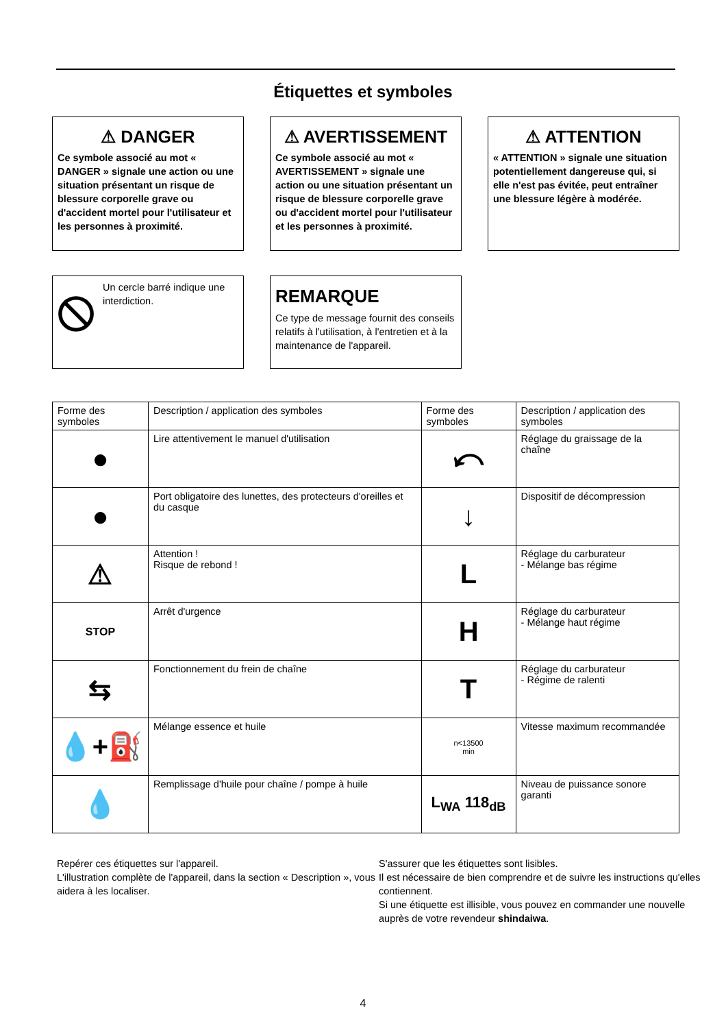Étiquettes et symboles
⚠ DANGER
Ce symbole associé au mot « DANGER » signale une action ou une situation présentant un risque de blessure corporelle grave ou d'accident mortel pour l'utilisateur et les personnes à proximité.
⚠ AVERTISSEMENT
Ce symbole associé au mot « AVERTISSEMENT » signale une action ou une situation présentant un risque de blessure corporelle grave ou d'accident mortel pour l'utilisateur et les personnes à proximité.
⚠ ATTENTION
« ATTENTION » signale une situation potentiellement dangereuse qui, si elle n'est pas évitée, peut entraîner une blessure légère à modérée.
Un cercle barré indique une interdiction.
REMARQUE
Ce type de message fournit des conseils relatifs à l'utilisation, à l'entretien et à la maintenance de l'appareil.
| Forme des symboles | Description / application des symboles | Forme des symboles | Description / application des symboles |
| --- | --- | --- | --- |
| ● | Lire attentivement le manuel d'utilisation | ⤺ | Réglage du graissage de la chaîne |
| ● | Port obligatoire des lunettes, des protecteurs d'oreilles et du casque | ↓ | Dispositif de décompression |
| ⚠ | Attention ! Risque de rebond ! | L | Réglage du carburateur - Mélange bas régime |
| STOP | Arrêt d'urgence | H | Réglage du carburateur - Mélange haut régime |
| ⇆ | Fonctionnement du frein de chaîne | T | Réglage du carburateur - Régime de ralenti |
| 💧+⛽ | Mélange essence et huile | n<13500 min | Vitesse maximum recommandée |
| 💧 | Remplissage d'huile pour chaîne / pompe à huile | L<sub>WA</sub> 118<sub>dB</sub> | Niveau de puissance sonore garanti |
Repérer ces étiquettes sur l'appareil.
L'illustration complète de l'appareil, dans la section « Description », vous aidera à les localiser.
S'assurer que les étiquettes sont lisibles.
Il est nécessaire de bien comprendre et de suivre les instructions qu'elles contiennent.
Si une étiquette est illisible, vous pouvez en commander une nouvelle auprès de votre revendeur shindaiwa.
4